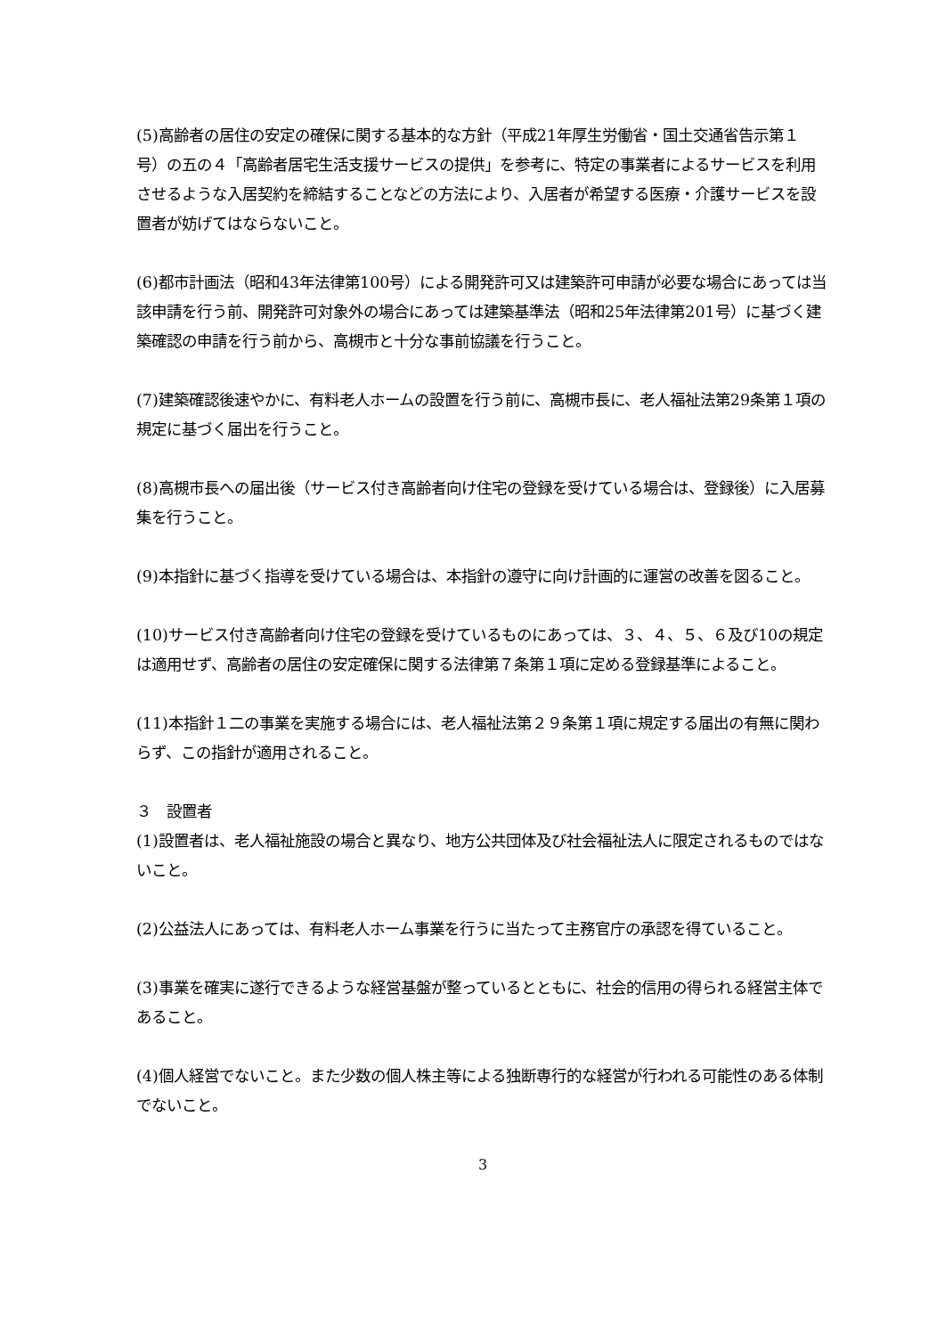(5)高齢者の居住の安定の確保に関する基本的な方針（平成21年厚生労働省・国土交通省告示第１号）の五の４「高齢者居宅生活支援サービスの提供」を参考に、特定の事業者によるサービスを利用させるような入居契約を締結することなどの方法により、入居者が希望する医療・介護サービスを設置者が妨げてはならないこと。
(6)都市計画法（昭和43年法律第100号）による開発許可又は建築許可申請が必要な場合にあっては当該申請を行う前、開発許可対象外の場合にあっては建築基準法（昭和25年法律第201号）に基づく建築確認の申請を行う前から、高槻市と十分な事前協議を行うこと。
(7)建築確認後速やかに、有料老人ホームの設置を行う前に、高槻市長に、老人福祉法第29条第１項の規定に基づく届出を行うこと。
(8)高槻市長への届出後（サービス付き高齢者向け住宅の登録を受けている場合は、登録後）に入居募集を行うこと。
(9)本指針に基づく指導を受けている場合は、本指針の遵守に向け計画的に運営の改善を図ること。
(10)サービス付き高齢者向け住宅の登録を受けているものにあっては、３、４、５、６及び10の規定は適用せず、高齢者の居住の安定確保に関する法律第７条第１項に定める登録基準によること。
(11)本指針１二の事業を実施する場合には、老人福祉法第２９条第１項に規定する届出の有無に関わらず、この指針が適用されること。
３　設置者
(1)設置者は、老人福祉施設の場合と異なり、地方公共団体及び社会福祉法人に限定されるものではないこと。
(2)公益法人にあっては、有料老人ホーム事業を行うに当たって主務官庁の承認を得ていること。
(3)事業を確実に遂行できるような経営基盤が整っているとともに、社会的信用の得られる経営主体であること。
(4)個人経営でないこと。また少数の個人株主等による独断専行的な経営が行われる可能性のある体制でないこと。
3